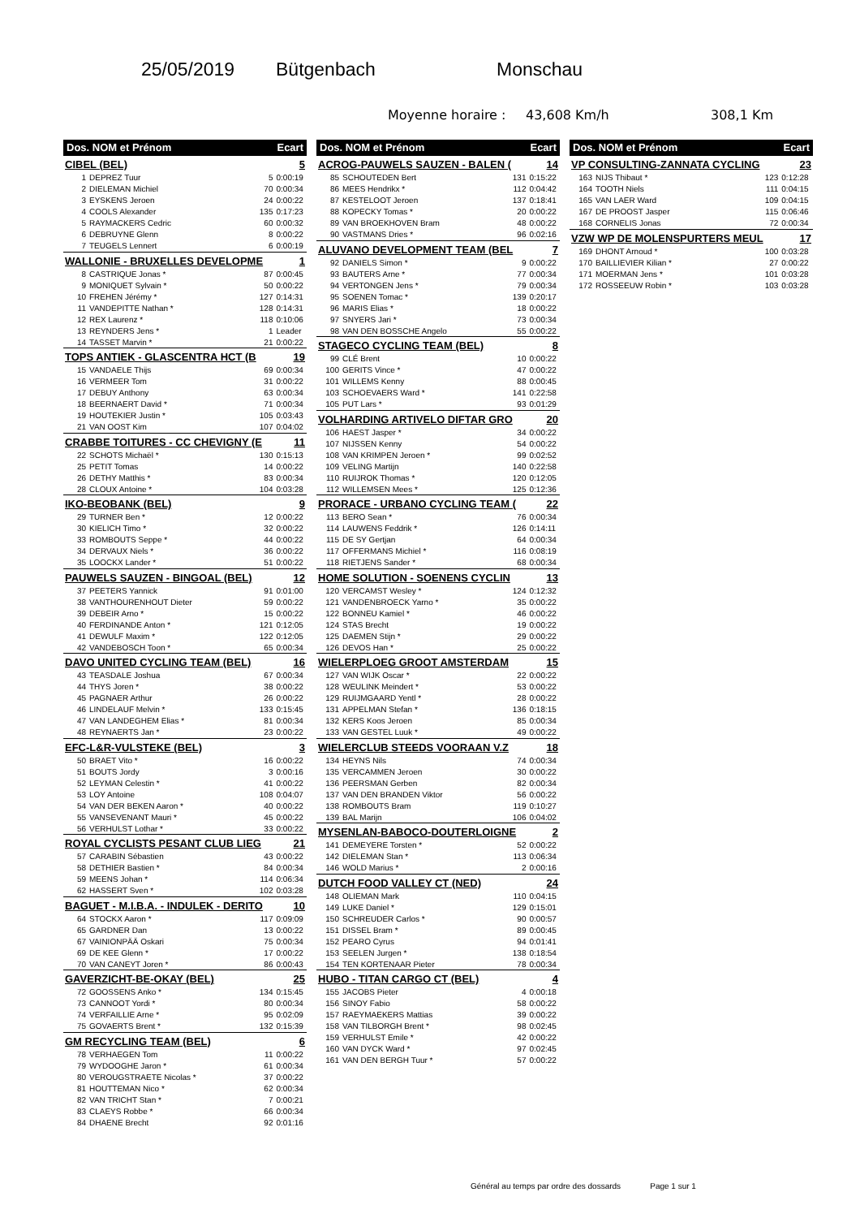25/05/2019 Bütgenbach Monschau
Moyenne horaire : 43,608 Km/h 308,1 Km
| Dos. NOM et Prénom | | Ecart | |
| --- | --- | --- | --- |
| CIBEL (BEL) | | | 5 |
| 1 | DEPREZ Tuur | 5 | 0:00:19 |
| 2 | DIELEMAN Michiel | 70 | 0:00:34 |
| 3 | EYSKENS Jeroen | 24 | 0:00:22 |
| 4 | COOLS Alexander | 135 | 0:17:23 |
| 5 | RAYMACKERS Cedric | 60 | 0:00:32 |
| 6 | DEBRUYNE Glenn | 8 | 0:00:22 |
| 7 | TEUGELS Lennert | 6 | 0:00:19 |
| WALLONIE - BRUXELLES DEVELOPME | | | 1 |
| 8 | CASTRIQUE Jonas * | 87 | 0:00:45 |
| 9 | MONIQUET Sylvain * | 50 | 0:00:22 |
| 10 | FREHEN Jérémy * | 127 | 0:14:31 |
| 11 | VANDEPITTE Nathan * | 128 | 0:14:31 |
| 12 | REX Laurenz * | 118 | 0:10:06 |
| 13 | REYNDERS Jens * | 1 | Leader |
| 14 | TASSET Marvin * | 21 | 0:00:22 |
| TOPS ANTIEK - GLASCENTRA HCT (B | | | 19 |
| 15 | VANDAELE Thijs | 69 | 0:00:34 |
| 16 | VERMEER Tom | 31 | 0:00:22 |
| 17 | DEBUY Anthony | 63 | 0:00:34 |
| 18 | BEERNAERT David * | 71 | 0:00:34 |
| 19 | HOUTEKIER Justin * | 105 | 0:03:43 |
| 21 | VAN OOST Kim | 107 | 0:04:02 |
| CRABBE TOITURES - CC CHEVIGNY (E | | | 11 |
| 22 | SCHOTS Michaël * | 130 | 0:15:13 |
| 25 | PETIT Tomas | 14 | 0:00:22 |
| 26 | DETHY Matthis * | 83 | 0:00:34 |
| 28 | CLOUX Antoine * | 104 | 0:03:28 |
| IKO-BEOBANK (BEL) | | | 9 |
| 29 | TURNER Ben * | 12 | 0:00:22 |
| 30 | KIELICH Timo * | 32 | 0:00:22 |
| 33 | ROMBOUTS Seppe * | 44 | 0:00:22 |
| 34 | DERVAUX Niels * | 36 | 0:00:22 |
| 35 | LOOCKX Lander * | 51 | 0:00:22 |
| PAUWELS SAUZEN - BINGOAL (BEL) | | | 12 |
| 37 | PEETERS Yannick | 91 | 0:01:00 |
| 38 | VANTHOURENHOUT Dieter | 59 | 0:00:22 |
| 39 | DEBEIR Arno * | 15 | 0:00:22 |
| 40 | FERDINANDE Anton * | 121 | 0:12:05 |
| 41 | DEWULF Maxim * | 122 | 0:12:05 |
| 42 | VANDEBOSCH Toon * | 65 | 0:00:34 |
| DAVO UNITED CYCLING TEAM (BEL) | | | 16 |
| 43 | TEASDALE Joshua | 67 | 0:00:34 |
| 44 | THYS Joren * | 38 | 0:00:22 |
| 45 | PAGNAER Arthur | 26 | 0:00:22 |
| 46 | LINDELAUF Melvin * | 133 | 0:15:45 |
| 47 | VAN LANDEGHEM Elias * | 81 | 0:00:34 |
| 48 | REYNAERTS Jan * | 23 | 0:00:22 |
| EFC-L&R-VULSTEKE (BEL) | | | 3 |
| 50 | BRAET Vito * | 16 | 0:00:22 |
| 51 | BOUTS Jordy | 3 | 0:00:16 |
| 52 | LEYMAN Celestin * | 41 | 0:00:22 |
| 53 | LOY Antoine | 108 | 0:04:07 |
| 54 | VAN DER BEKEN Aaron * | 40 | 0:00:22 |
| 55 | VANSEVENANT Mauri * | 45 | 0:00:22 |
| 56 | VERHULST Lothar * | 33 | 0:00:22 |
| ROYAL CYCLISTS PESANT CLUB LIEG | | | 21 |
| 57 | CARABIN Sébastien | 43 | 0:00:22 |
| 58 | DETHIER Bastien * | 84 | 0:00:34 |
| 59 | MEENS Johan * | 114 | 0:06:34 |
| 62 | HASSERT Sven * | 102 | 0:03:28 |
| BAGUET - M.I.B.A. - INDULEK - DERITO | | | 10 |
| 64 | STOCKX Aaron * | 117 | 0:09:09 |
| 65 | GARDNER Dan | 13 | 0:00:22 |
| 67 | VAINIONPÄÄ Oskari | 75 | 0:00:34 |
| 69 | DE KEE Glenn * | 17 | 0:00:22 |
| 70 | VAN CANEYT Joren * | 86 | 0:00:43 |
| GAVERZICHT-BE-OKAY (BEL) | | | 25 |
| 72 | GOOSSENS Anko * | 134 | 0:15:45 |
| 73 | CANNOOT Yordi * | 80 | 0:00:34 |
| 74 | VERFAILLIE Arne * | 95 | 0:02:09 |
| 75 | GOVAERTS Brent * | 132 | 0:15:39 |
| GM RECYCLING TEAM (BEL) | | | 6 |
| 78 | VERHAEGEN Tom | 11 | 0:00:22 |
| 79 | WYDOOGHE Jaron * | 61 | 0:00:34 |
| 80 | VEROUGSTRAETE Nicolas * | 37 | 0:00:22 |
| 81 | HOUTTEMAN Nico * | 62 | 0:00:34 |
| 82 | VAN TRICHT Stan * | 7 | 0:00:21 |
| 83 | CLAEYS Robbe * | 66 | 0:00:34 |
| 84 | DHAENE Brecht | 92 | 0:01:16 |
| Dos. NOM et Prénom | | Ecart | |
| --- | --- | --- | --- |
| ACROG-PAUWELS SAUZEN - BALEN ( | | | 14 |
| 85 | SCHOUTEDEN Bert | 131 | 0:15:22 |
| 86 | MEES Hendrikx * | 112 | 0:04:42 |
| 87 | KESTELOOT Jeroen | 137 | 0:18:41 |
| 88 | KOPECKY Tomas * | 20 | 0:00:22 |
| 89 | VAN BROEKHOVEN Bram | 48 | 0:00:22 |
| 90 | VASTMANS Dries * | 96 | 0:02:16 |
| ALUVANO DEVELOPMENT TEAM (BEL | | | 7 |
| 92 | DANIELS Simon * | 9 | 0:00:22 |
| 93 | BAUTERS Arne * | 77 | 0:00:34 |
| 94 | VERTONGEN Jens * | 79 | 0:00:34 |
| 95 | SOENEN Tomac * | 139 | 0:20:17 |
| 96 | MARIS Elias * | 18 | 0:00:22 |
| 97 | SNYERS Jari * | 73 | 0:00:34 |
| 98 | VAN DEN BOSSCHE Angelo | 55 | 0:00:22 |
| STAGECO CYCLING TEAM (BEL) | | | 8 |
| 99 | CLÉ Brent | 10 | 0:00:22 |
| 100 | GERITS Vince * | 47 | 0:00:22 |
| 101 | WILLEMS Kenny | 88 | 0:00:45 |
| 103 | SCHOEVAERS Ward * | 141 | 0:22:58 |
| 105 | PUT Lars * | 93 | 0:01:29 |
| VOLHARDING ARTIVELO DIFTAR GRO | | | 20 |
| 106 | HAEST Jasper * | 34 | 0:00:22 |
| 107 | NIJSSEN Kenny | 54 | 0:00:22 |
| 108 | VAN KRIMPEN Jeroen * | 99 | 0:02:52 |
| 109 | VELING Martijn | 140 | 0:22:58 |
| 110 | RUIJROK Thomas * | 120 | 0:12:05 |
| 112 | WILLEMSEN Mees * | 125 | 0:12:36 |
| PRORACE - URBANO CYCLING TEAM ( | | | 22 |
| 113 | BERO Sean * | 76 | 0:00:34 |
| 114 | LAUWENS Feddrik * | 126 | 0:14:11 |
| 115 | DE SY Gertjan | 64 | 0:00:34 |
| 117 | OFFERMANS Michiel * | 116 | 0:08:19 |
| 118 | RIETJENS Sander * | 68 | 0:00:34 |
| HOME SOLUTION - SOENENS CYCLIN | | | 13 |
| 120 | VERCAMST Wesley * | 124 | 0:12:32 |
| 121 | VANDENBROECK Yarno * | 35 | 0:00:22 |
| 122 | BONNEU Kamiel * | 46 | 0:00:22 |
| 124 | STAS Brecht | 19 | 0:00:22 |
| 125 | DAEMEN Stijn * | 29 | 0:00:22 |
| 126 | DEVOS Han * | 25 | 0:00:22 |
| WIELERPLOEG GROOT AMSTERDAM | | | 15 |
| 127 | VAN WIJK Oscar * | 22 | 0:00:22 |
| 128 | WEULINK Meindert * | 53 | 0:00:22 |
| 129 | RUIJMGAARD Yentl * | 28 | 0:00:22 |
| 131 | APPELMAN Stefan * | 136 | 0:18:15 |
| 132 | KERS Koos Jeroen | 85 | 0:00:34 |
| 133 | VAN GESTEL Luuk * | 49 | 0:00:22 |
| WIELERCLUB STEEDS VOORAAN V.Z | | | 18 |
| 134 | HEYNS Nils | 74 | 0:00:34 |
| 135 | VERCAMMEN Jeroen | 30 | 0:00:22 |
| 136 | PEERSMAN Gerben | 82 | 0:00:34 |
| 137 | VAN DEN BRANDEN Viktor | 56 | 0:00:22 |
| 138 | ROMBOUTS Bram | 119 | 0:10:27 |
| 139 | BAL Marijn | 106 | 0:04:02 |
| MYSENLAN-BABOCO-DOUTERLOIGNE | | | 2 |
| 141 | DEMEYERE Torsten * | 52 | 0:00:22 |
| 142 | DIELEMAN Stan * | 113 | 0:06:34 |
| 146 | WOLD Marius * | 2 | 0:00:16 |
| DUTCH FOOD VALLEY CT (NED) | | | 24 |
| 148 | OLIEMAN Mark | 110 | 0:04:15 |
| 149 | LUKE Daniel * | 129 | 0:15:01 |
| 150 | SCHREUDER Carlos * | 90 | 0:00:57 |
| 151 | DISSEL Bram * | 89 | 0:00:45 |
| 152 | PEARO Cyrus | 94 | 0:01:41 |
| 153 | SEELEN Jurgen * | 138 | 0:18:54 |
| 154 | TEN KORTENAAR Pieter | 78 | 0:00:34 |
| HUBO - TITAN CARGO CT (BEL) | | | 4 |
| 155 | JACOBS Pieter | 4 | 0:00:18 |
| 156 | SINOY Fabio | 58 | 0:00:22 |
| 157 | RAEYMAEKERS Mattias | 39 | 0:00:22 |
| 158 | VAN TILBORGH Brent * | 98 | 0:02:45 |
| 159 | VERHULST Emile * | 42 | 0:00:22 |
| 160 | VAN DYCK Ward * | 97 | 0:02:45 |
| 161 | VAN DEN BERGH Tuur * | 57 | 0:00:22 |
| Dos. NOM et Prénom | | Ecart | |
| --- | --- | --- | --- |
| VP CONSULTING-ZANNATA CYCLING | | | 23 |
| 163 | NIJS Thibaut * | 123 | 0:12:28 |
| 164 | TOOTH Niels | 111 | 0:04:15 |
| 165 | VAN LAER Ward | 109 | 0:04:15 |
| 167 | DE PROOST Jasper | 115 | 0:06:46 |
| 168 | CORNELIS Jonas | 72 | 0:00:34 |
| VZW WP DE MOLENSPURTERS MEUL | | | 17 |
| 169 | DHONT Arnoud * | 100 | 0:03:28 |
| 170 | BAILLIEVIER Kilian * | 27 | 0:00:22 |
| 171 | MOERMAN Jens * | 101 | 0:03:28 |
| 172 | ROSSEEUW Robin * | 103 | 0:03:28 |
Général au temps par ordre des dossards Page 1 sur 1